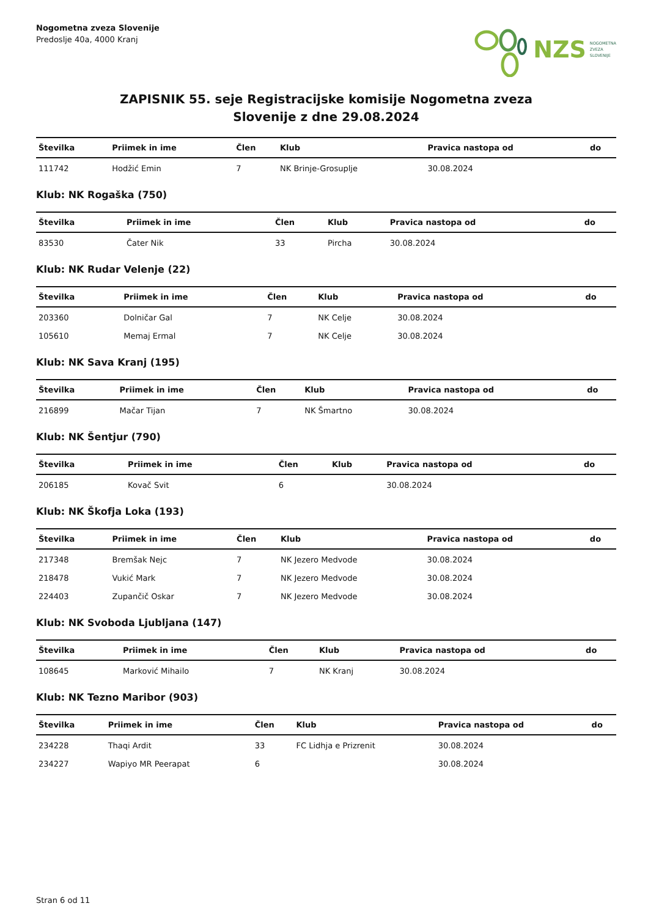Nogometna zveza Slovenije
Predoslje 40a, 4000 Kranj
NZS NOGOMETNA
ZVEZA
SLOVENIJE
ZAPISNIK 55. seje Registracijske komisije Nogometna zveza
Slovenije z dne 29.08.2024
| Številka | Priimek in ime | Člen | Klub | Pravica nastopa od | do |
| --- | --- | --- | --- | --- | --- |
| 111742 | Hodžić Emin | 7 | NK Brinje-Grosuplje | 30.08.2024 | |
Klub: NK Rogaška (750)
| Številka | Priimek in ime | Člen | Klub | Pravica nastopa od | do |
| --- | --- | --- | --- | --- | --- |
| 83530 | Čater Nik | 33 | Pircha | 30.08.2024 | |
Klub: NK Rudar Velenje (22)
| Številka | Priimek in ime | Člen | Klub | Pravica nastopa od | do |
| --- | --- | --- | --- | --- | --- |
| 203360 | Dolničar Gal | 7 | NK Celje | 30.08.2024 | |
| 105610 | Memaj Ermal | 7 | NK Celje | 30.08.2024 | |
Klub: NK Sava Kranj (195)
| Številka | Priimek in ime | Člen | Klub | Pravica nastopa od | do |
| --- | --- | --- | --- | --- | --- |
| 216899 | Mačar Tijan | 7 | NK Šmartno | 30.08.2024 | |
Klub: NK Šentjur (790)
| Številka | Priimek in ime | Člen | Klub | Pravica nastopa od | do |
| --- | --- | --- | --- | --- | --- |
| 206185 | Kovač Svit | 6 | | 30.08.2024 | |
Klub: NK Škofja Loka (193)
| Številka | Priimek in ime | Člen | Klub | Pravica nastopa od | do |
| --- | --- | --- | --- | --- | --- |
| 217348 | Bremšak Nejc | 7 | NK Jezero Medvode | 30.08.2024 | |
| 218478 | Vukić Mark | 7 | NK Jezero Medvode | 30.08.2024 | |
| 224403 | Zupančič Oskar | 7 | NK Jezero Medvode | 30.08.2024 | |
Klub: NK Svoboda Ljubljana (147)
| Številka | Priimek in ime | Člen | Klub | Pravica nastopa od | do |
| --- | --- | --- | --- | --- | --- |
| 108645 | Marković Mihailo | 7 | NK Kranj | 30.08.2024 | |
Klub: NK Tezno Maribor (903)
| Številka | Priimek in ime | Člen | Klub | Pravica nastopa od | do |
| --- | --- | --- | --- | --- | --- |
| 234228 | Thaqi Ardit | 33 | FC Lidhja e Prizrenit | 30.08.2024 | |
| 234227 | Wapiyo MR Peerapat | 6 | | 30.08.2024 | |
Stran 6 od 11